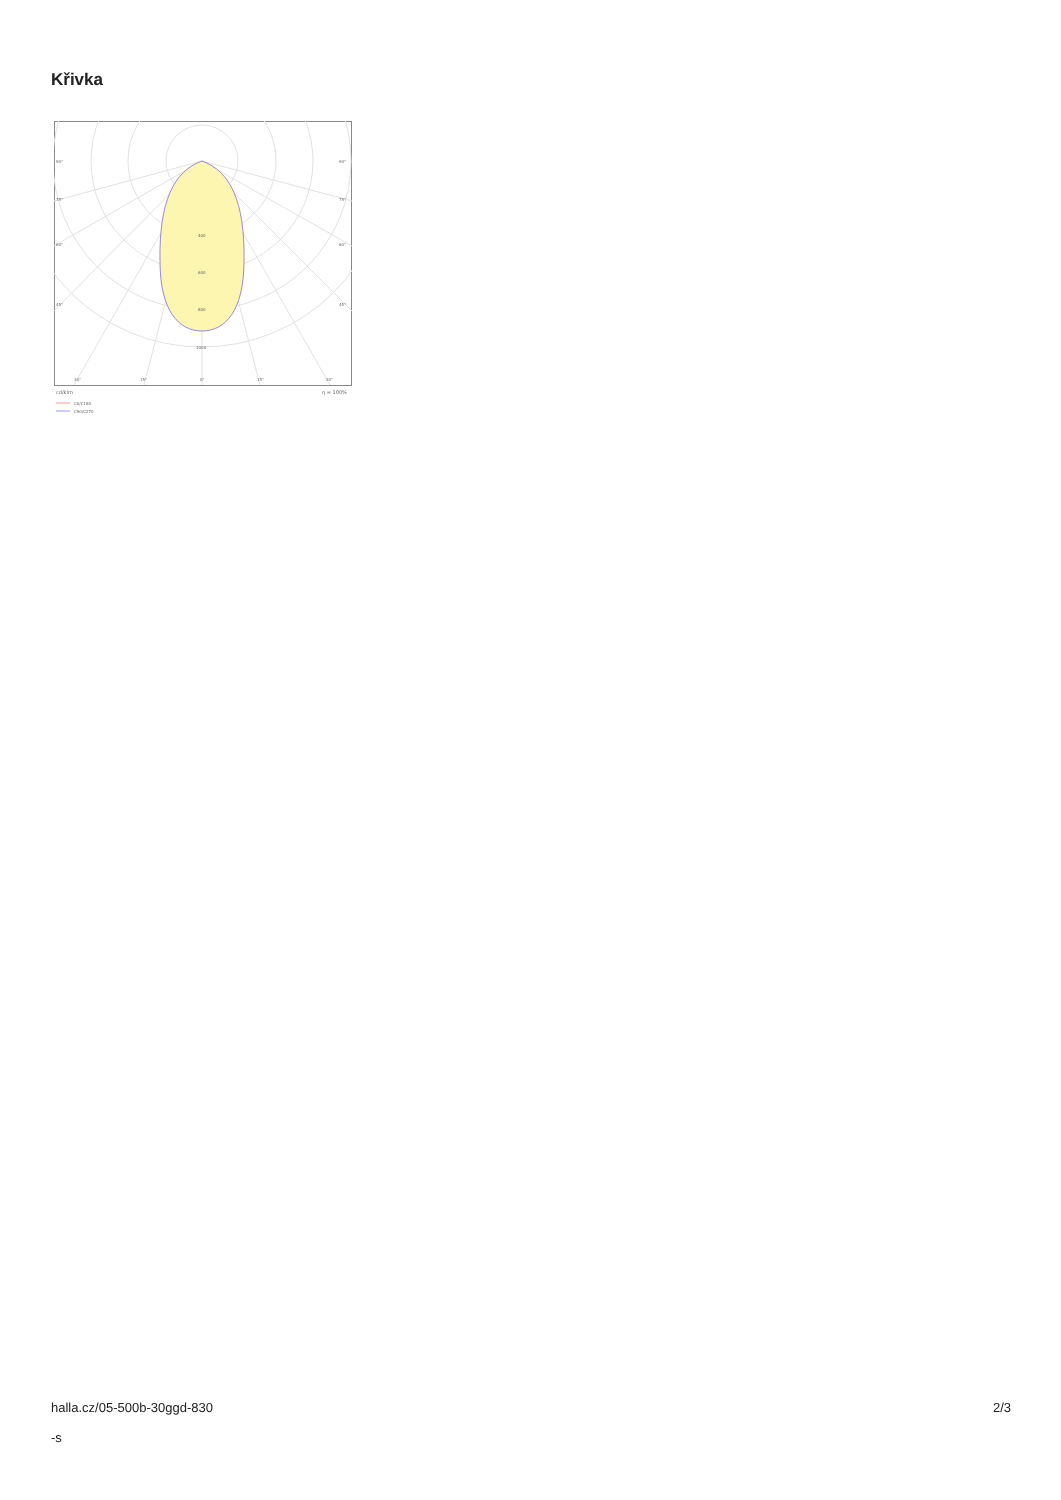Křivka
90°
90°
75°
75°
60°
60°
45°
45°
400
600
800
1000
30°
15°
0°
15°
30°
cd/klm
η = 100%
C0/C180
C90/C270
halla.cz/05-500b-30ggd-830
-s
2/3